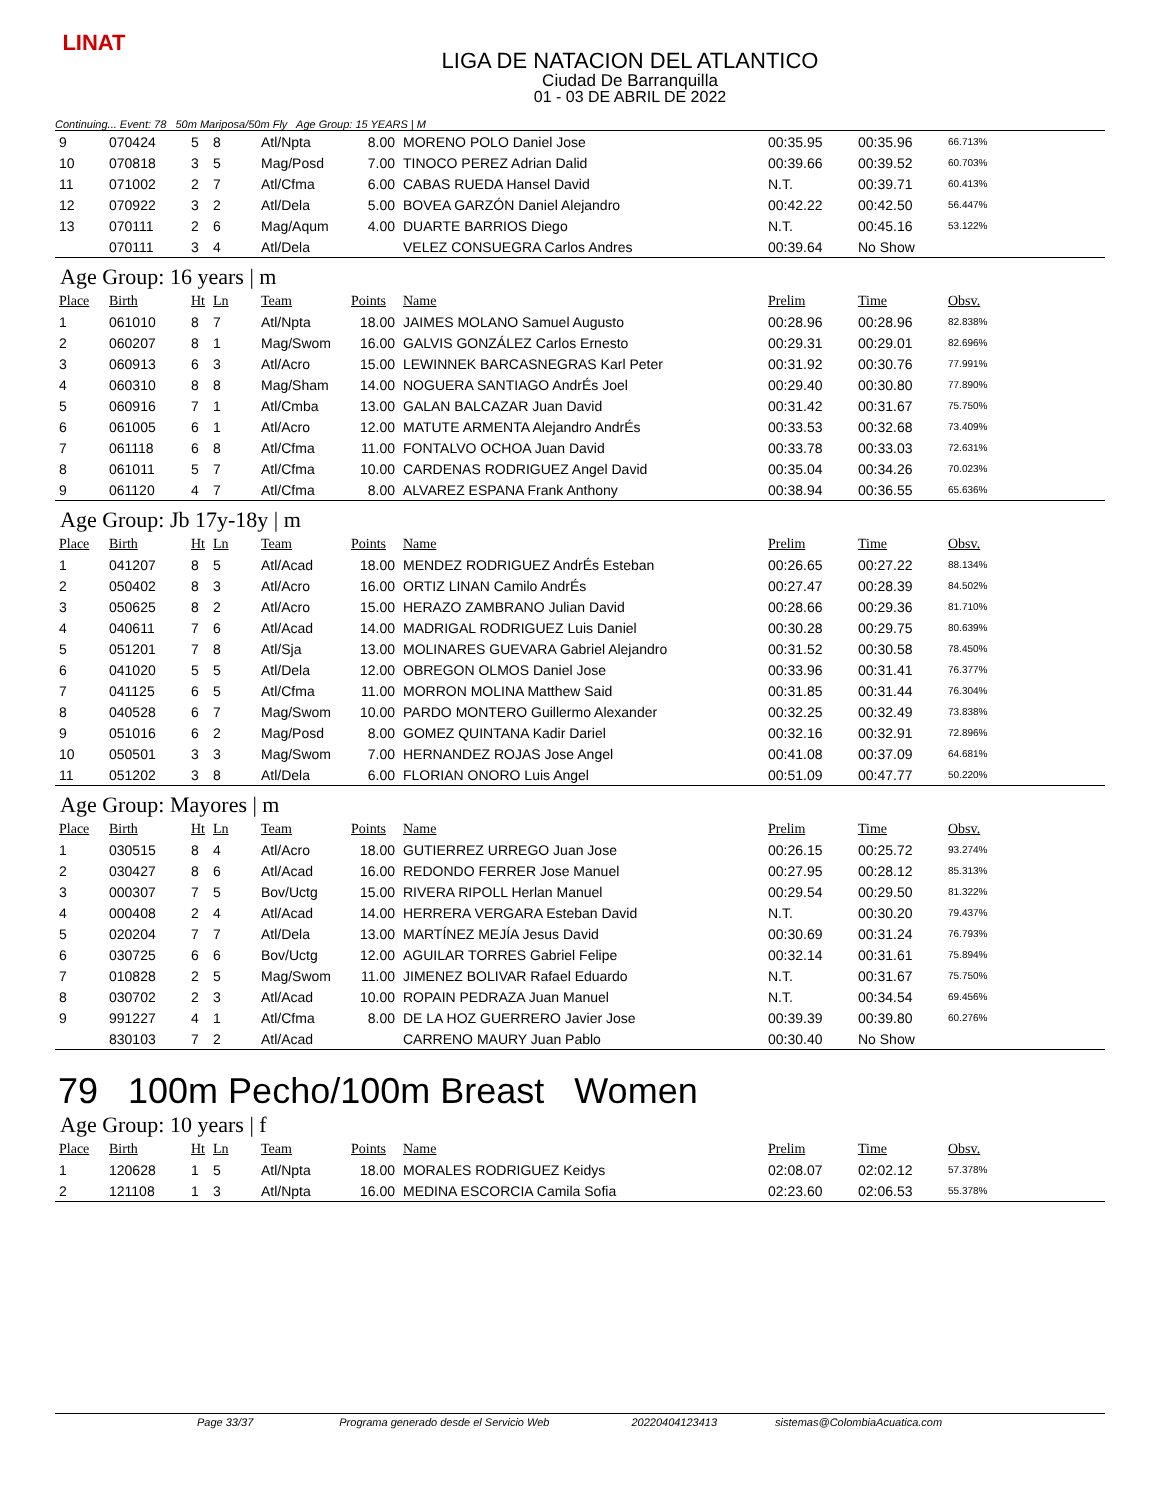LINAT
LIGA DE NATACION DEL ATLANTICO
Ciudad De Barranquilla
01 - 03 DE ABRIL DE 2022
Continuing... Event: 78 50m Mariposa/50m Fly Age Group: 15 YEARS | M
| 9 | 070424 | 5 | 8 | Atl/Npta | 8.00 | MORENO POLO Daniel Jose | 00:35.95 | 00:35.96 | 66.713% |
| 10 | 070818 | 3 | 5 | Mag/Posd | 7.00 | TINOCO PEREZ Adrian Dalid | 00:39.66 | 00:39.52 | 60.703% |
| 11 | 071002 | 2 | 7 | Atl/Cfma | 6.00 | CABAS RUEDA Hansel David | N.T. | 00:39.71 | 60.413% |
| 12 | 070922 | 3 | 2 | Atl/Dela | 5.00 | BOVEA GARZÓN Daniel Alejandro | 00:42.22 | 00:42.50 | 56.447% |
| 13 | 070111 | 2 | 6 | Mag/Aqum | 4.00 | DUARTE BARRIOS Diego | N.T. | 00:45.16 | 53.122% |
| | 070111 | 3 | 4 | Atl/Dela | | VELEZ CONSUEGRA Carlos Andres | 00:39.64 | No Show | |
Age Group: 16 years | m
| Place | Birth | Ht | Ln | Team | Points | Name | Prelim | Time | Obsv. |
| --- | --- | --- | --- | --- | --- | --- | --- | --- | --- |
| 1 | 061010 | 8 | 7 | Atl/Npta | 18.00 | JAIMES MOLANO Samuel Augusto | 00:28.96 | 00:28.96 | 82.838% |
| 2 | 060207 | 8 | 1 | Mag/Swom | 16.00 | GALVIS GONZÁLEZ Carlos Ernesto | 00:29.31 | 00:29.01 | 82.696% |
| 3 | 060913 | 6 | 3 | Atl/Acro | 15.00 | LEWINNEK BARCASNEGRAS Karl Peter | 00:31.92 | 00:30.76 | 77.991% |
| 4 | 060310 | 8 | 8 | Mag/Sham | 14.00 | NOGUERA SANTIAGO AndrÉs Joel | 00:29.40 | 00:30.80 | 77.890% |
| 5 | 060916 | 7 | 1 | Atl/Cmba | 13.00 | GALAN BALCAZAR Juan David | 00:31.42 | 00:31.67 | 75.750% |
| 6 | 061005 | 6 | 1 | Atl/Acro | 12.00 | MATUTE ARMENTA Alejandro AndrÉs | 00:33.53 | 00:32.68 | 73.409% |
| 7 | 061118 | 6 | 8 | Atl/Cfma | 11.00 | FONTALVO OCHOA Juan David | 00:33.78 | 00:33.03 | 72.631% |
| 8 | 061011 | 5 | 7 | Atl/Cfma | 10.00 | CARDENAS RODRIGUEZ Angel David | 00:35.04 | 00:34.26 | 70.023% |
| 9 | 061120 | 4 | 7 | Atl/Cfma | 8.00 | ALVAREZ ESPANA Frank Anthony | 00:38.94 | 00:36.55 | 65.636% |
Age Group: Jb 17y-18y | m
| Place | Birth | Ht | Ln | Team | Points | Name | Prelim | Time | Obsv. |
| --- | --- | --- | --- | --- | --- | --- | --- | --- | --- |
| 1 | 041207 | 8 | 5 | Atl/Acad | 18.00 | MENDEZ RODRIGUEZ AndrÉs Esteban | 00:26.65 | 00:27.22 | 88.134% |
| 2 | 050402 | 8 | 3 | Atl/Acro | 16.00 | ORTIZ LINAN Camilo AndrÉs | 00:27.47 | 00:28.39 | 84.502% |
| 3 | 050625 | 8 | 2 | Atl/Acro | 15.00 | HERAZO ZAMBRANO Julian David | 00:28.66 | 00:29.36 | 81.710% |
| 4 | 040611 | 7 | 6 | Atl/Acad | 14.00 | MADRIGAL RODRIGUEZ Luis Daniel | 00:30.28 | 00:29.75 | 80.639% |
| 5 | 051201 | 7 | 8 | Atl/Sja | 13.00 | MOLINARES GUEVARA Gabriel Alejandro | 00:31.52 | 00:30.58 | 78.450% |
| 6 | 041020 | 5 | 5 | Atl/Dela | 12.00 | OBREGON OLMOS Daniel Jose | 00:33.96 | 00:31.41 | 76.377% |
| 7 | 041125 | 6 | 5 | Atl/Cfma | 11.00 | MORRON MOLINA Matthew Said | 00:31.85 | 00:31.44 | 76.304% |
| 8 | 040528 | 6 | 7 | Mag/Swom | 10.00 | PARDO MONTERO Guillermo Alexander | 00:32.25 | 00:32.49 | 73.838% |
| 9 | 051016 | 6 | 2 | Mag/Posd | 8.00 | GOMEZ QUINTANA Kadir Dariel | 00:32.16 | 00:32.91 | 72.896% |
| 10 | 050501 | 3 | 3 | Mag/Swom | 7.00 | HERNANDEZ ROJAS Jose Angel | 00:41.08 | 00:37.09 | 64.681% |
| 11 | 051202 | 3 | 8 | Atl/Dela | 6.00 | FLORIAN ONORO Luis Angel | 00:51.09 | 00:47.77 | 50.220% |
Age Group: Mayores | m
| Place | Birth | Ht | Ln | Team | Points | Name | Prelim | Time | Obsv. |
| --- | --- | --- | --- | --- | --- | --- | --- | --- | --- |
| 1 | 030515 | 8 | 4 | Atl/Acro | 18.00 | GUTIERREZ URREGO Juan Jose | 00:26.15 | 00:25.72 | 93.274% |
| 2 | 030427 | 8 | 6 | Atl/Acad | 16.00 | REDONDO FERRER Jose Manuel | 00:27.95 | 00:28.12 | 85.313% |
| 3 | 000307 | 7 | 5 | Bov/Uctg | 15.00 | RIVERA RIPOLL Herlan Manuel | 00:29.54 | 00:29.50 | 81.322% |
| 4 | 000408 | 2 | 4 | Atl/Acad | 14.00 | HERRERA VERGARA Esteban David | N.T. | 00:30.20 | 79.437% |
| 5 | 020204 | 7 | 7 | Atl/Dela | 13.00 | MARTÍNEZ MEJÍA Jesus David | 00:30.69 | 00:31.24 | 76.793% |
| 6 | 030725 | 6 | 6 | Bov/Uctg | 12.00 | AGUILAR TORRES Gabriel Felipe | 00:32.14 | 00:31.61 | 75.894% |
| 7 | 010828 | 2 | 5 | Mag/Swom | 11.00 | JIMENEZ BOLIVAR Rafael Eduardo | N.T. | 00:31.67 | 75.750% |
| 8 | 030702 | 2 | 3 | Atl/Acad | 10.00 | ROPAIN PEDRAZA Juan Manuel | N.T. | 00:34.54 | 69.456% |
| 9 | 991227 | 4 | 1 | Atl/Cfma | 8.00 | DE LA HOZ GUERRERO Javier Jose | 00:39.39 | 00:39.80 | 60.276% |
| | 830103 | 7 | 2 | Atl/Acad | | CARRENO MAURY Juan Pablo | 00:30.40 | No Show | |
79 100m Pecho/100m Breast Women
Age Group: 10 years | f
| Place | Birth | Ht | Ln | Team | Points | Name | Prelim | Time | Obsv. |
| --- | --- | --- | --- | --- | --- | --- | --- | --- | --- |
| 1 | 120628 | 1 | 5 | Atl/Npta | 18.00 | MORALES RODRIGUEZ Keidys | 02:08.07 | 02:02.12 | 57.378% |
| 2 | 121108 | 1 | 3 | Atl/Npta | 16.00 | MEDINA ESCORCIA Camila Sofia | 02:23.60 | 02:06.53 | 55.378% |
Page 33/37 Programa generado desde el Servicio Web 20220404123413 sistemas@ColombiaAcuatica.com